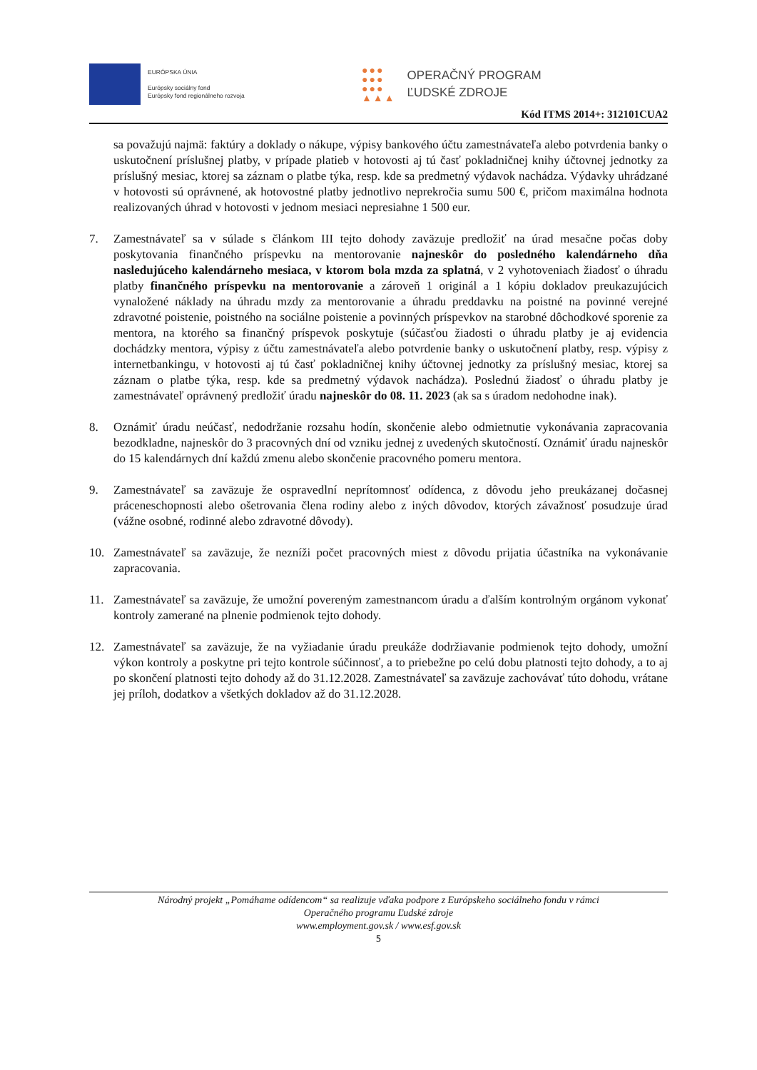EURÓPSKA ÚNIA
Európsky sociálny fond
Európsky fond regionálneho rozvoja
●●●
●●●
●●●
▲▲▲
OPERAČNÝ PROGRAM
ĽUDSKÉ ZDROJE
Kód ITMS 2014+: 312101CUA2
sa považujú najmä: faktúry a doklady o nákupe, výpisy bankového účtu zamestnávateľa alebo potvrdenia banky o uskutočnení príslušnej platby, v prípade platieb v hotovosti aj tú časť pokladničnej knihy účtovnej jednotky za príslušný mesiac, ktorej sa záznam o platbe týka, resp. kde sa predmetný výdavok nachádza. Výdavky uhrádzané v hotovosti sú oprávnené, ak hotovostné platby jednotlivo neprekročia sumu 500 €, pričom maximálna hodnota realizovaných úhrad v hotovosti v jednom mesiaci nepresiahne 1 500 eur.
7. Zamestnávateľ sa v súlade s článkom III tejto dohody zaväzuje predložiť na úrad mesačne počas doby poskytovania finančného príspevku na mentorovanie najneskôr do posledného kalendárneho dňa nasledujúceho kalendárneho mesiaca, v ktorom bola mzda za splatná, v 2 vyhotoveniach žiadosť o úhradu platby finančného príspevku na mentorovanie a zároveň 1 originál a 1 kópiu dokladov preukazujúcich vynaložené náklady na úhradu mzdy za mentorovanie a úhradu preddavku na poistné na povinné verejné zdravotné poistenie, poistného na sociálne poistenie a povinných príspevkov na starobné dôchodkové sporenie za mentora, na ktorého sa finančný príspevok poskytuje (súčasťou žiadosti o úhradu platby je aj evidencia dochádzky mentora, výpisy z účtu zamestnávateľa alebo potvrdenie banky o uskutočnení platby, resp. výpisy z internetbankingu, v hotovosti aj tú časť pokladničnej knihy účtovnej jednotky za príslušný mesiac, ktorej sa záznam o platbe týka, resp. kde sa predmetný výdavok nachádza). Poslednú žiadosť o úhradu platby je zamestnávateľ oprávnený predložiť úradu najneskôr do 08. 11. 2023 (ak sa s úradom nedohodne inak).
8. Oznámiť úradu neúčasť, nedodržanie rozsahu hodín, skončenie alebo odmietnutie vykonávania zapracovania bezodkladne, najneskôr do 3 pracovných dní od vzniku jednej z uvedených skutočností. Oznámiť úradu najneskôr do 15 kalendárnych dní každú zmenu alebo skončenie pracovného pomeru mentora.
9. Zamestnávateľ sa zaväzuje že ospravedlní neprítomnosť odídenca, z dôvodu jeho preukázanej dočasnej práceneschopnosti alebo ošetrovania člena rodiny alebo z iných dôvodov, ktorých závažnosť posudzuje úrad (vážne osobné, rodinné alebo zdravotné dôvody).
10. Zamestnávateľ sa zaväzuje, že nezníži počet pracovných miest z dôvodu prijatia účastníka na vykonávanie zapracovania.
11. Zamestnávateľ sa zaväzuje, že umožní povereným zamestnancom úradu a ďalším kontrolným orgánom vykonať kontroly zamerané na plnenie podmienok tejto dohody.
12. Zamestnávateľ sa zaväzuje, že na vyžiadanie úradu preukáže dodržiavanie podmienok tejto dohody, umožní výkon kontroly a poskytne pri tejto kontrole súčinnosť, a to priebežne po celú dobu platnosti tejto dohody, a to aj po skončení platnosti tejto dohody až do 31.12.2028. Zamestnávateľ sa zaväzuje zachovávať túto dohodu, vrátane jej príloh, dodatkov a všetkých dokladov až do 31.12.2028.
Národný projekt „Pomáhame odídencom“ sa realizuje vďaka podpore z Európskeho sociálneho fondu v rámci
Operačného programu Ľudské zdroje
www.employment.gov.sk / www.esf.gov.sk
5